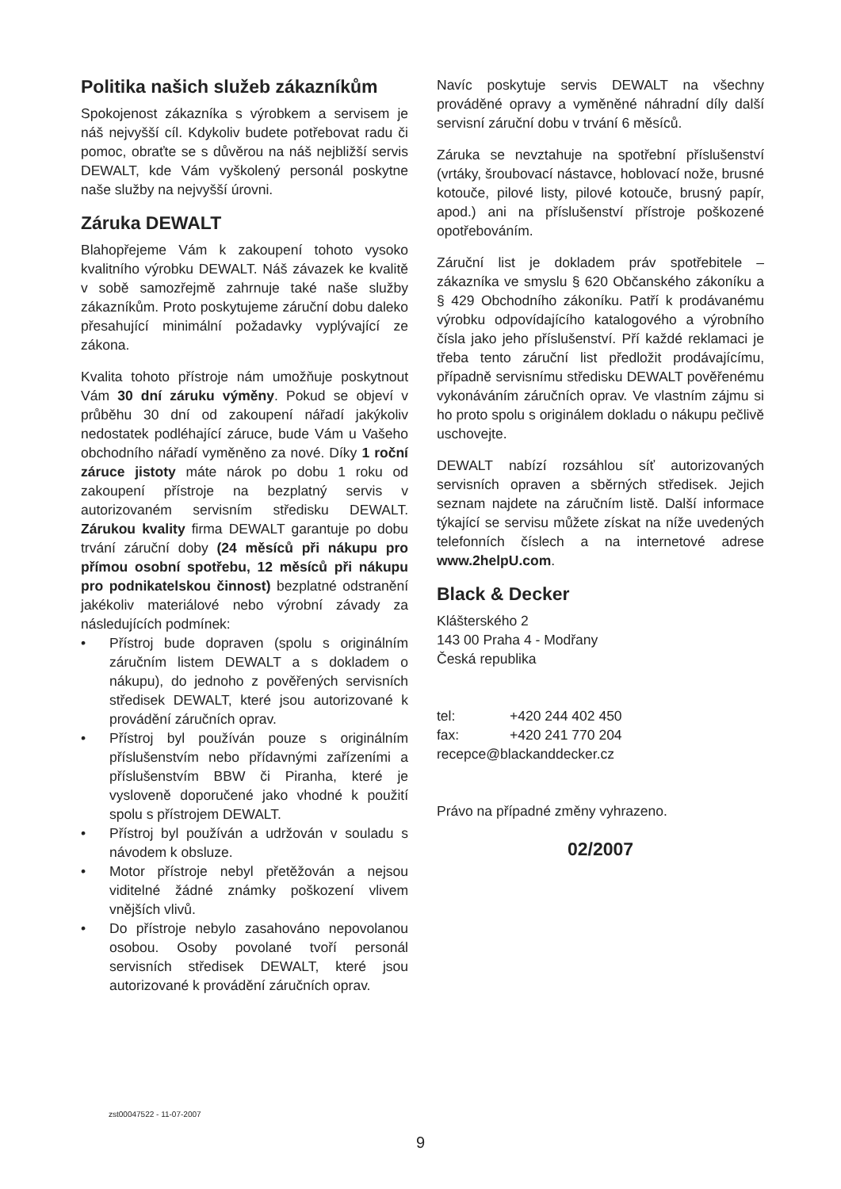Politika našich služeb zákazníkům
Spokojenost zákazníka s výrobkem a servisem je náš nejvyšší cíl. Kdykoliv budete potřebovat radu či pomoc, obraťte se s důvěrou na náš nejbližší servis DEWALT, kde Vám vyškolený personál poskytne naše služby na nejvyšší úrovni.
Záruka DEWALT
Blahopřejeme Vám k zakoupení tohoto vysoko kvalitního výrobku DEWALT. Náš závazek ke kvalitě v sobě samozřejmě zahrnuje také naše služby zákazníkům. Proto poskytujeme záruční dobu daleko přesahující minimální požadavky vyplývající ze zákona.
Kvalita tohoto přístroje nám umožňuje poskytnout Vám 30 dní záruku výměny. Pokud se objeví v průběhu 30 dní od zakoupení nářadí jakýkoliv nedostatek podléhající záruce, bude Vám u Vašeho obchodního nářadí vyměněno za nové. Díky 1 roční záruce jistoty máte nárok po dobu 1 roku od zakoupení přístroje na bezplatný servis v autorizovaném servisním středisku DEWALT. Zárukou kvality firma DEWALT garantuje po dobu trvání záruční doby (24 měsíců při nákupu pro přímou osobní spotřebu, 12 měsíců při nákupu pro podnikatelskou činnost) bezplatné odstranění jakékoliv materiálové nebo výrobní závady za následujících podmínek:
• Přístroj bude dopraven (spolu s originálním záručním listem DEWALT a s dokladem o nákupu), do jednoho z pověřených servisních středisek DEWALT, které jsou autorizované k provádění záručních oprav.
• Přístroj byl používán pouze s originálním příslušenstvím nebo přídavnými zařízeními a příslušenstvím BBW či Piranha, které je vysloveně doporučené jako vhodné k použití spolu s přístrojem DEWALT.
• Přístroj byl používán a udržován v souladu s návodem k obsluze.
• Motor přístroje nebyl přetěžován a nejsou viditelné žádné známky poškození vlivem vnějších vlivů.
• Do přístroje nebylo zasahováno nepovolanou osobou. Osoby povolané tvoří personál servisních středisek DEWALT, které jsou autorizované k provádění záručních oprav.
Navíc poskytuje servis DEWALT na všechny prováděné opravy a vyměněné náhradní díly další servisní záruční dobu v trvání 6 měsíců.
Záruka se nevztahuje na spotřební příslušenství (vrtáky, šroubovací nástavce, hoblovací nože, brusné kotouče, pilové listy, pilové kotouče, brusný papír, apod.) ani na příslušenství přístroje poškozené opotřebováním.
Záruční list je dokladem práv spotřebitele – zákazníka ve smyslu § 620 Občanského zákoníku a § 429 Obchodního zákoníku. Patří k prodávanému výrobku odpovídajícího katalogového a výrobního čísla jako jeho příslušenství. Pří každé reklamaci je třeba tento záruční list předložit prodávajícímu, případně servisnímu středisku DEWALT pověřenému vykonáváním záručních oprav. Ve vlastním zájmu si ho proto spolu s originálem dokladu o nákupu pečlivě uschovejte.
DEWALT nabízí rozsáhlou síť autorizovaných servisních opraven a sběrných středisek. Jejich seznam najdete na záručním listě. Další informace týkající se servisu můžete získat na níže uvedených telefonních číslech a na internetové adrese www.2helpU.com.
Black & Decker
Klášterského 2
143 00 Praha 4 - Modřany
Česká republika
| tel: | +420 244 402 450 |
| fax: | +420 241 770 204 |
| recepce@blackanddecker.cz | |
Právo na případné změny vyhrazeno.
02/2007
zst00047522 - 11-07-2007
9